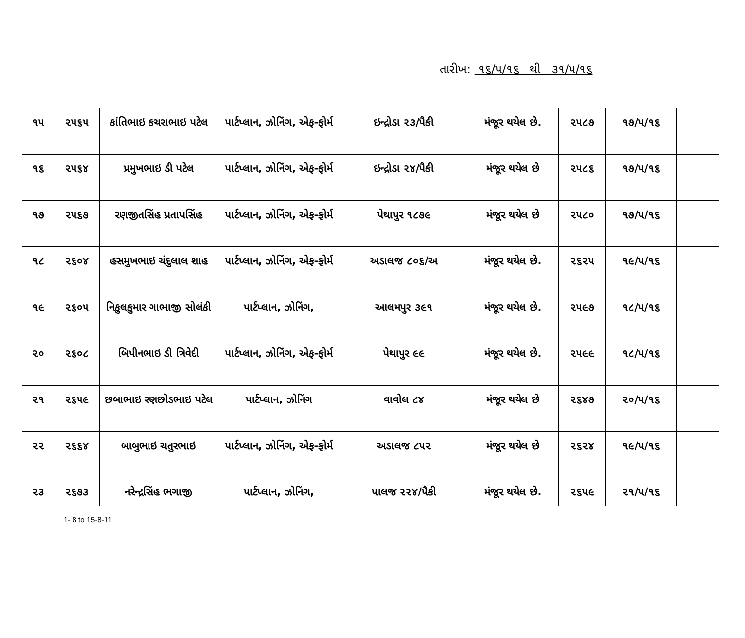તારીખ: ૧૬/૫/૧૬ થી ૩૧/૫/૧૬
| ૧૫ | ૨૫૬૫ | કાંતિભાઇ કચરાભાઇ પટેલ | પાર્ટપ્લાન, ઝોનિંગ, એફ-ફોર્મ | ઇન્દ્રોડા ૨૩/પૈકી | મંજૂર થયેલ છે. | ૨૫૮૭ | ૧૭/૫/૧૬ | |
| ૧૬ | ૨૫૬૪ | પ્રમુખભાઇ ડી પટેલ | પાર્ટપ્લાન, ઝોનિંગ, એફ-ફોર્મ | ઇન્દ્રોડા ૨૪/પૈકી | મંજૂર થયેલ છે | ૨૫૮૬ | ૧૭/૫/૧૬ | |
| ૧૭ | ૨૫૬૭ | રણજીતસિંહ પ્રતાપસિંહ | પાર્ટપ્લાન, ઝોનિંગ, એફ-ફોર્મ | પેથાપુર ૧૮૭૯ | મંજૂર થયેલ છે | ૨૫૮૦ | ૧૭/૫/૧૬ | |
| ૧૮ | ૨૬૦૪ | હસમુખભાઇ ચંદુલાલ શાહ | પાર્ટપ્લાન, ઝોનિંગ, એફ-ફોર્મ | અડાલજ ૮૦૬/અ | મંજૂર થયેલ છે. | ૨૬૨૫ | ૧૯/૫/૧૬ | |
| ૧૯ | ૨૬૦૫ | નિકુલકુમાર ગાભાજી સોલંકી | પાર્ટપ્લાન, ઝોનિંગ, | આલમપુર ૩૯૧ | મંજૂર થયેલ છે. | ૨૫૯૭ | ૧૮/૫/૧૬ | |
| ૨૦ | ૨૬૦૮ | બિપીનભાઇ ડી ત્રિવેદી | પાર્ટપ્લાન, ઝોનિંગ, એફ-ફોર્મ | પેથાપુર ૯૯ | મંજૂર થયેલ છે. | ૨૫૯૯ | ૧૮/૫/૧૬ | |
| ૨૧ | ૨૬૫૯ | છબાભાઇ રણછોડભાઇ પટેલ | પાર્ટપ્લાન, ઝોનિંગ | વાવોલ ૮૪ | મંજૂર થયેલ છે | ૨૬૪૭ | ૨૦/૫/૧૬ | |
| ૨૨ | ૨૬૬૪ | બાબુભાઇ ચતુરભાઇ | પાર્ટપ્લાન, ઝોનિંગ, એફ-ફોર્મ | અડાલજ ૮૫૨ | મંજૂર થયેલ છે | ૨૬૨૪ | ૧૯/૫/૧૬ | |
| ૨૩ | ૨૬૭૩ | નરેન્દ્રસિંહ ભગાજી | પાર્ટપ્લાન, ઝોનિંગ, | પાલજ ૨૨૪/પૈકી | મંજૂર થયેલ છે. | ૨૬૫૯ | ૨૧/૫/૧૬ | |
1- 8 to 15-8-11